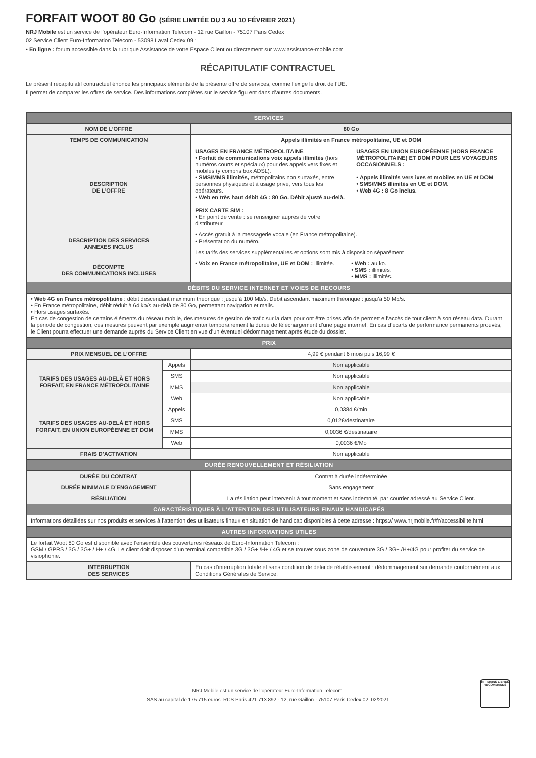FORFAIT WOOT 80 Go (SÉRIE LIMITÉE DU 3 AU 10 FÉVRIER 2021)
NRJ Mobile est un service de l’opérateur Euro-Information Telecom - 12 rue Gaillon - 75107 Paris Cedex
02 Service Client Euro-Information Telecom - 53098 Laval Cedex 09 :
• En ligne : forum accessible dans la rubrique Assistance de votre Espace Client ou directement sur www.assistance-mobile.com
RÉCAPITULATIF CONTRACTUEL
Le présent récapitulatif contractuel énonce les principaux éléments de la présente offre de services, comme l’exige le droit de l’UE.
Il permet de comparer les offres de service. Des informations complètes sur le service figu ent dans d’autres documents.
| SERVICES | | |
| --- | --- | --- |
| NOM DE L’OFFRE | | 80 Go |
| TEMPS DE COMMUNICATION | | Appels illimités en France métropolitaine, UE et DOM |
| DESCRIPTION DE L’OFFRE | | USAGES EN FRANCE MÉTROPOLITAINE • Forfait de communications voix appels illimités (hors numéros courts et spéciaux) pour des appels vers fixes et mobiles (y compris box ADSL). • SMS/MMS illimités, métropolitains non surtaxés, entre personnes physiques et à usage privé, vers tous les opérateurs. • Web en très haut débit 4G : 80 Go. Débit ajusté au-delà. PRIX CARTE SIM : • En point de vente : se renseigner auprès de votre distributeur USAGES EN UNION EUROPÉENNE (HORS FRANCE MÉTROPOLITAINE) ET DOM POUR LES VOYAGEURS OCCASIONNELS : • Appels illimités vers ixes et mobiles en UE et DOM • SMS/MMS illimités en UE et DOM. • Web 4G : 8 Go inclus. |
| DESCRIPTION DES SERVICES ANNEXES INCLUS | | • Accès gratuit à la messagerie vocale (en France métropolitaine). • Présentation du numéro. |
| | | Les tarifs des services supplémentaires et options sont mis à disposition séparément |
| DÉCOMPTE DES COMMUNICATIONS INCLUSES | | • Voix en France métropolitaine, UE et DOM : illimitée. • Web : au ko. • SMS : illimités. • MMS : illimités. |
| DÉBITS DU SERVICE INTERNET ET VOIES DE RECOURS | | |
| • Web 4G en France métropolitaine : débit descendant maximum théorique : jusqu’à 100 Mb/s. Débit ascendant maximum théorique : jusqu’à 50 Mb/s. • En France métropolitaine, débit réduit à 64 kb/s au-delà de 80 Go, permettant navigation et mails. • Hors usages surtaxés. En cas de congestion de certains éléments du réseau mobile, des mesures de gestion de trafic sur la data pour ont être prises afin de permett e l’accès de tout client à son réseau data. Durant la période de congestion, ces mesures peuvent par exemple augmenter temporairement la durée de téléchargement d’une page internet. En cas d’écarts de performance permanents prouvés, le Client pourra effectuer une demande auprès du Service Client en vue d’un éventuel dédommagement après étude du dossier. | | |
| PRIX | | |
| PRIX MENSUEL DE L’OFFRE | | 4,99 € pendant 6 mois puis 16,99 € |
| TARIFS DES USAGES AU-DELÀ ET HORS FORFAIT, EN FRANCE MÉTROPOLITAINE | Appels | Non applicable |
| | SMS | Non applicable |
| | MMS | Non applicable |
| | Web | Non applicable |
| TARIFS DES USAGES AU-DELÀ ET HORS FORFAIT, EN UNION EUROPÉENNE ET DOM | Appels | 0,0384 €/min |
| | SMS | 0,012€/destinataire |
| | MMS | 0,0036 €/destinataire |
| | Web | 0,0036 €/Mo |
| FRAIS D’ACTIVATION | | Non applicable |
| DURÉE RENOUVELLEMENT ET RÉSILIATION | | |
| DURÉE DU CONTRAT | | Contrat à durée indéterminée |
| DURÉE MINIMALE D’ENGAGEMENT | | Sans engagement |
| RÉSILIATION | | La résiliation peut intervenir à tout moment et sans indemnité, par courrier adressé au Service Client. |
| CARACTÉRISTIQUES À L’ATTENTION DES UTILISATEURS FINAUX HANDICAPÉS | | |
| Informations détaillées sur nos produits et services à l’attention des utilisateurs finaux en situation de handicap disponibles à cette adresse : https:// www.nrjmobile.fr/fr/accessibilite.html | | |
| AUTRES INFORMATIONS UTILES | | |
| Le forfait Woot 80 Go est disponible avec l’ensemble des couvertures réseaux de Euro-Information Telecom : GSM / GPRS / 3G / 3G+ / H+ / 4G. Le client doit disposer d’un terminal compatible 3G / 3G+ /H+ / 4G et se trouver sous zone de couverture 3G / 3G+ /H+/4G pour profiter du service de visiophonie. | | |
| INTERRUPTION DES SERVICES | | En cas d’interruption totale et sans condition de délai de rétablissement : dédommagement sur demande conformément aux Conditions Générales de Service. |
NRJ Mobile est un service de l’opérateur Euro-Information Telecom.
SAS au capital de 175 715 euros. RCS Paris 421 713 892 - 12, rue Gaillon - 75107 Paris Cedex 02. 02/2021
KIT MAINS LIBRES RECOMMANDÉ